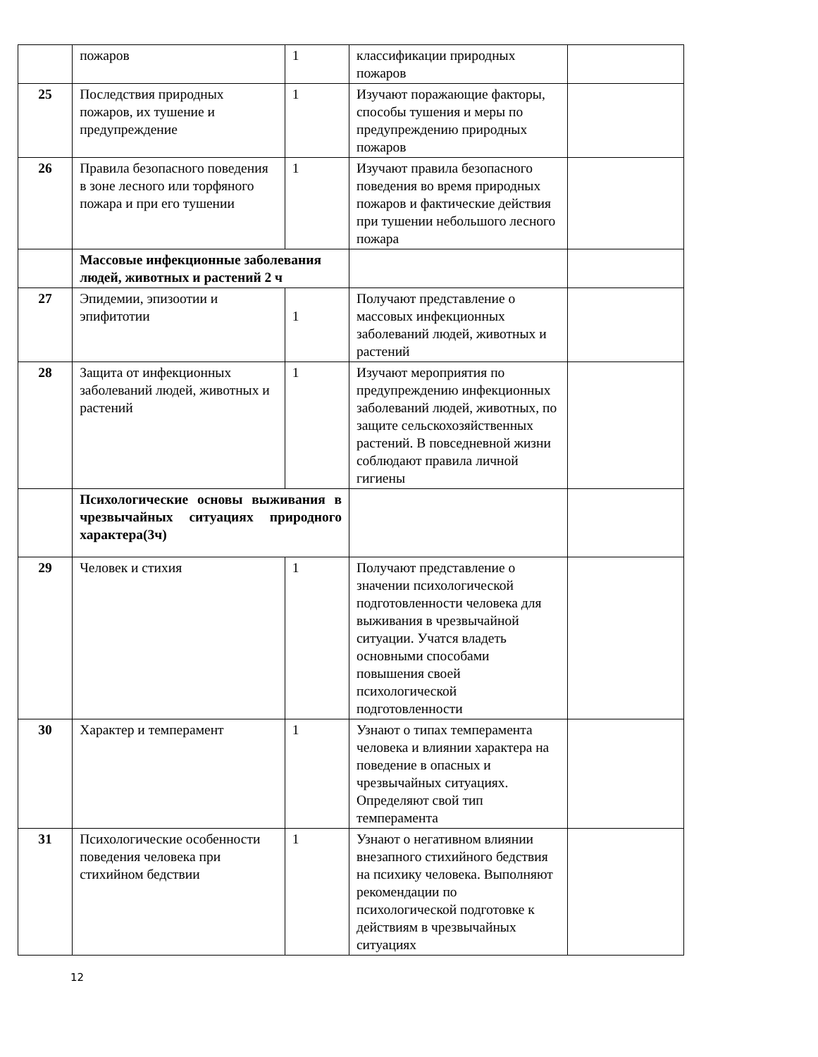| | пожаров | 1 | классификации природных пожаров | |
| 25 | Последствия природных пожаров, их тушение и предупреждение | 1 | Изучают поражающие факторы, способы тушения и меры по предупреждению природных пожаров | |
| 26 | Правила безопасного поведения в зоне лесного или торфяного пожара и при его тушении | 1 | Изучают правила безопасного поведения во время природных пожаров и фактические действия при тушении небольшого лесного пожара | |
| | Массовые инфекционные заболевания людей, животных и растений 2 ч | | | |
| 27 | Эпидемии, эпизоотии и эпифитотии | 1 | Получают представление о массовых инфекционных заболеваний людей, животных и растений | |
| 28 | Защита от инфекционных заболеваний людей, животных и растений | 1 | Изучают мероприятия по предупреждению инфекционных заболеваний людей, животных, по защите сельскохозяйственных растений. В повседневной жизни соблюдают правила личной гигиены | |
| | Психологические основы выживания в чрезвычайных ситуациях природного характера(3ч) | | | |
| 29 | Человек и стихия | 1 | Получают представление о значении психологической подготовленности человека для выживания в чрезвычайной ситуации. Учатся владеть основными способами повышения своей психологической подготовленности | |
| 30 | Характер и темперамент | 1 | Узнают о типах темперамента человека и влиянии характера на поведение в опасных и чрезвычайных ситуациях. Определяют свой тип темперамента | |
| 31 | Психологические особенности поведения человека при стихийном бедствии | 1 | Узнают о негативном влиянии внезапного стихийного бедствия на психику человека. Выполняют рекомендации по психологической подготовке к действиям в чрезвычайных ситуациях | |
12